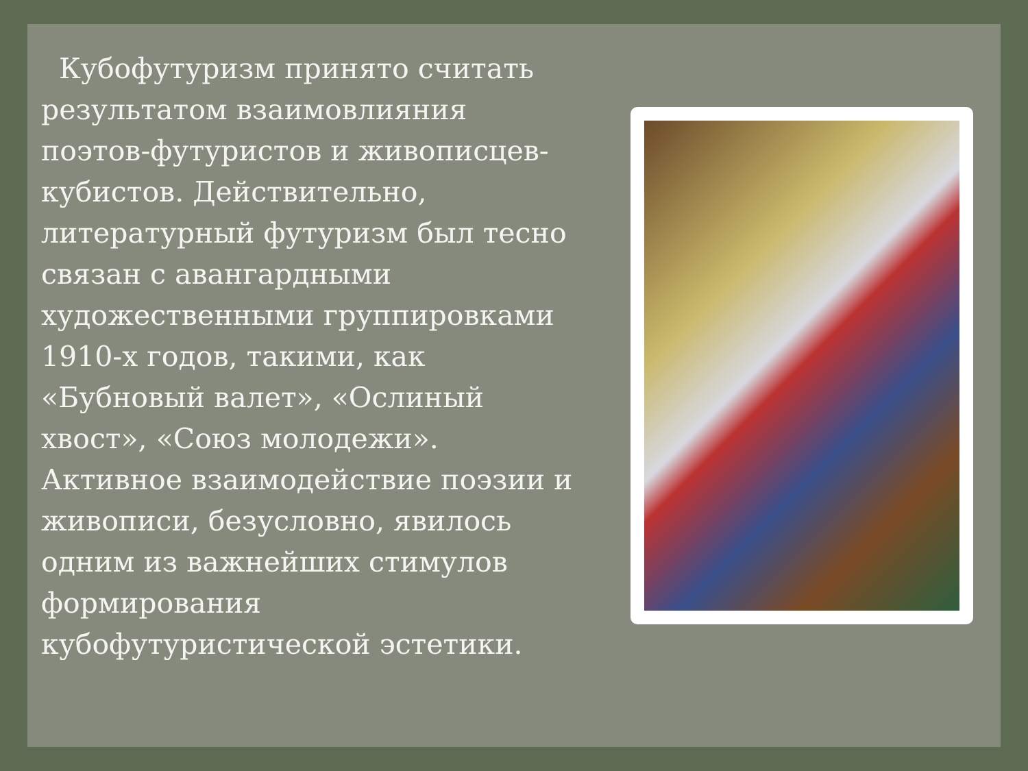Кубофутуризм принято считать результатом взаимовлияния поэтов-футуристов и живописцев-кубистов. Действительно, литературный футуризм был тесно связан с авангардными художественными группировками 1910-х годов, такими, как «Бубновый валет», «Ослиный хвост», «Союз молодежи». Активное взаимодействие поэзии и живописи, безусловно, явилось одним из важнейших стимулов формирования кубофутуристической эстетики.